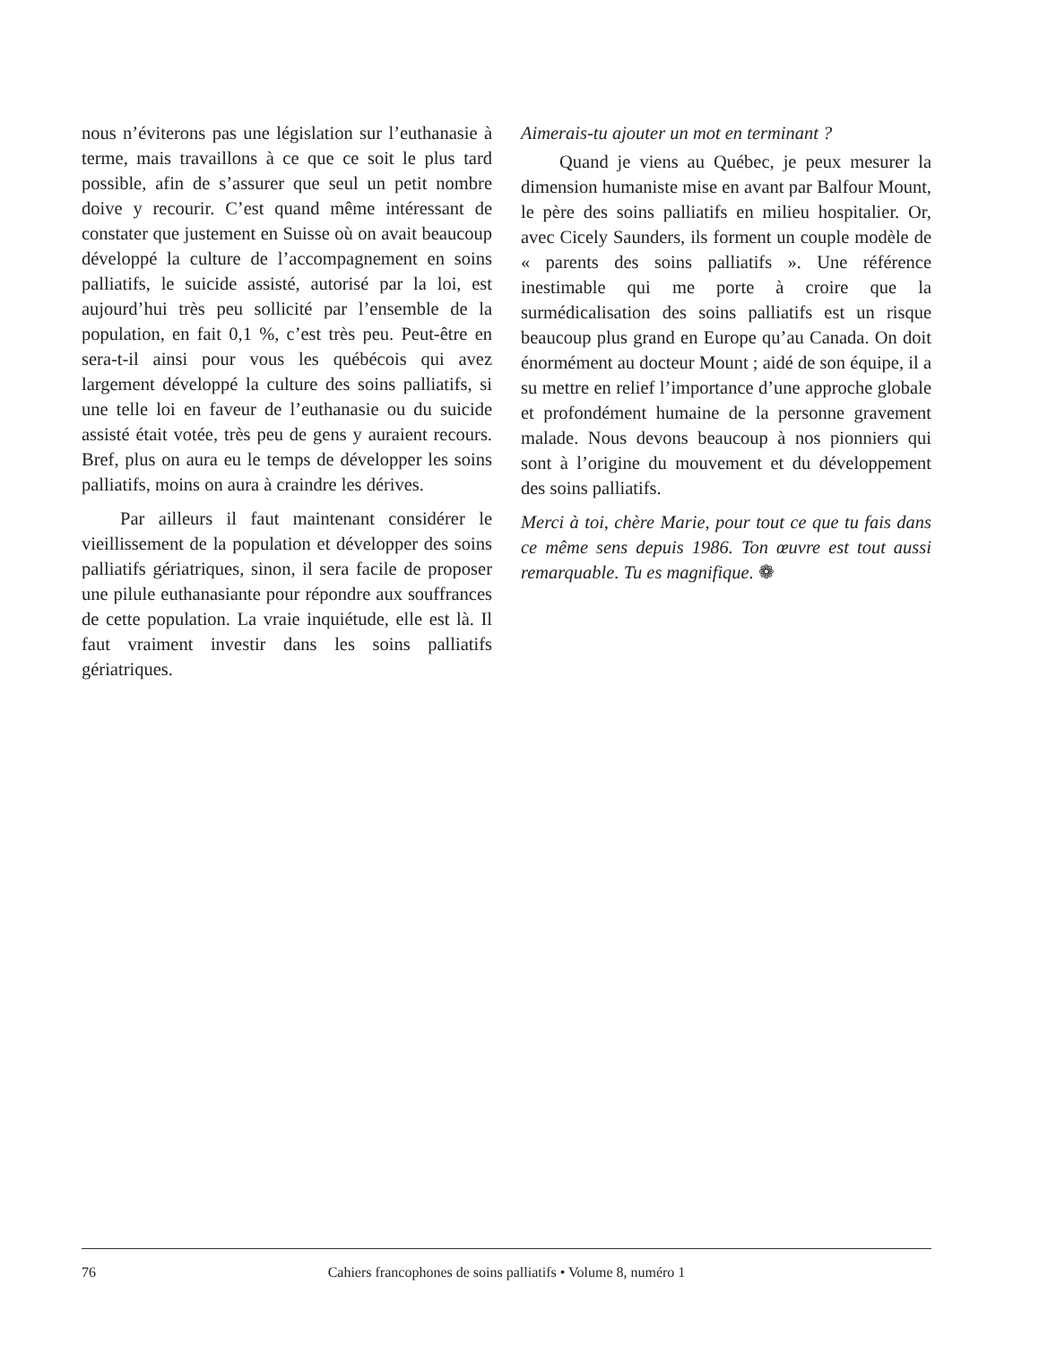nous n’éviterons pas une législation sur l’euthanasie à terme, mais travaillons à ce que ce soit le plus tard possible, afin de s’assurer que seul un petit nombre doive y recourir. C’est quand même intéressant de constater que justement en Suisse où on avait beaucoup développé la culture de l’accompagnement en soins palliatifs, le suicide assisté, autorisé par la loi, est aujourd’hui très peu sollicité par l’ensemble de la population, en fait 0,1 %, c’est très peu. Peut-être en sera-t-il ainsi pour vous les québécois qui avez largement développé la culture des soins palliatifs, si une telle loi en faveur de l’euthanasie ou du suicide assisté était votée, très peu de gens y auraient recours. Bref, plus on aura eu le temps de développer les soins palliatifs, moins on aura à craindre les dérives.
Par ailleurs il faut maintenant considérer le vieillissement de la population et développer des soins palliatifs gériatriques, sinon, il sera facile de proposer une pilule euthanasiante pour répondre aux souffrances de cette population. La vraie inquiétude, elle est là. Il faut vraiment investir dans les soins palliatifs gériatriques.
Aimerais-tu ajouter un mot en terminant ?
Quand je viens au Québec, je peux mesurer la dimension humaniste mise en avant par Balfour Mount, le père des soins palliatifs en milieu hospitalier. Or, avec Cicely Saunders, ils forment un couple modèle de « parents des soins palliatifs ». Une référence inestimable qui me porte à croire que la surmédicalisation des soins palliatifs est un risque beaucoup plus grand en Europe qu’au Canada. On doit énormément au docteur Mount ; aidé de son équipe, il a su mettre en relief l’importance d’une approche globale et profondément humaine de la personne gravement malade. Nous devons beaucoup à nos pionniers qui sont à l’origine du mouvement et du développement des soins palliatifs.
Merci à toi, chère Marie, pour tout ce que tu fais dans ce même sens depuis 1986. Ton œuvre est tout aussi remarquable. Tu es magnifique. ❁
76
Cahiers francophones de soins palliatifs • Volume 8, numéro 1